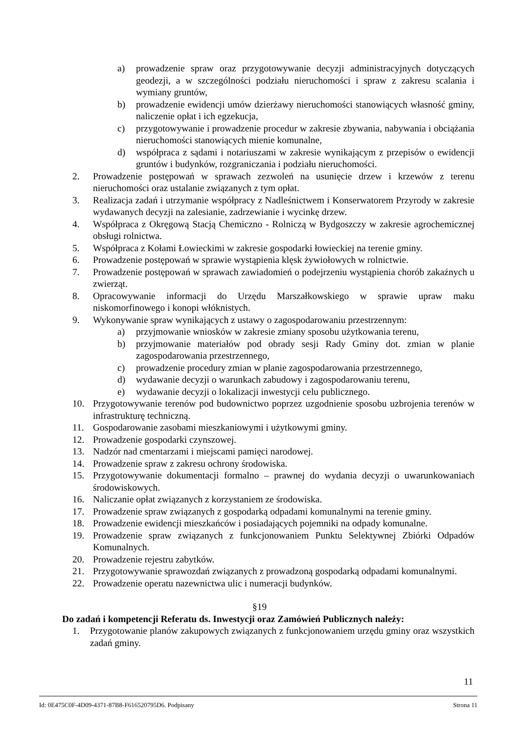a) prowadzenie spraw oraz przygotowywanie decyzji administracyjnych dotyczących geodezji, a w szczególności podziału nieruchomości i spraw z zakresu scalania i wymiany gruntów,
b) prowadzenie ewidencji umów dzierżawy nieruchomości stanowiących własność gminy, naliczenie opłat i ich egzekucja,
c) przygotowywanie i prowadzenie procedur w zakresie zbywania, nabywania i obciążania nieruchomości stanowiących mienie komunalne,
d) współpraca z sądami i notariuszami w zakresie wynikającym z przepisów o ewidencji gruntów i budynków, rozgraniczania i podziału nieruchomości.
2. Prowadzenie postępowań w sprawach zezwoleń na usunięcie drzew i krzewów z terenu nieruchomości oraz ustalanie związanych z tym opłat.
3. Realizacja zadań i utrzymanie współpracy z Nadleśnictwem i Konserwatorem Przyrody w zakresie wydawanych decyzji na zalesianie, zadrzewianie i wycinkę drzew.
4. Współpraca z Okręgową Stacją Chemiczno - Rolniczą w Bydgoszczy w zakresie agrochemicznej obsługi rolnictwa.
5. Współpraca z Kołami Łowieckimi w zakresie gospodarki łowieckiej na terenie gminy.
6. Prowadzenie postępowań w sprawie wystąpienia klęsk żywiołowych w rolnictwie.
7. Prowadzenie postępowań w sprawach zawiadomień o podejrzeniu wystąpienia chorób zakaźnych u zwierząt.
8. Opracowywanie informacji do Urzędu Marszałkowskiego w sprawie upraw maku niskomorfinowego i konopi włóknistych.
9. Wykonywanie spraw wynikających z ustawy o zagospodarowaniu przestrzennym:
a) przyjmowanie wniosków w zakresie zmiany sposobu użytkowania terenu,
b) przyjmowanie materiałów pod obrady sesji Rady Gminy dot. zmian w planie zagospodarowania przestrzennego,
c) prowadzenie procedury zmian w planie zagospodarowania przestrzennego,
d) wydawanie decyzji o warunkach zabudowy i zagospodarowaniu terenu,
e) wydawanie decyzji o lokalizacji inwestycji celu publicznego.
10. Przygotowywanie terenów pod budownictwo poprzez uzgodnienie sposobu uzbrojenia terenów w infrastrukturę techniczną.
11. Gospodarowanie zasobami mieszkaniowymi i użytkowymi gminy.
12. Prowadzenie gospodarki czynszowej.
13. Nadzór nad cmentarzami i miejscami pamięci narodowej.
14. Prowadzenie spraw z zakresu ochrony środowiska.
15. Przygotowywanie dokumentacji formalno – prawnej do wydania decyzji o uwarunkowaniach środowiskowych.
16. Naliczanie opłat związanych z korzystaniem ze środowiska.
17. Prowadzenie spraw związanych z gospodarką odpadami komunalnymi na terenie gminy.
18. Prowadzenie ewidencji mieszkańców i posiadających pojemniki na odpady komunalne.
19. Prowadzenie spraw związanych z funkcjonowaniem Punktu Selektywnej Zbiórki Odpadów Komunalnych.
20. Prowadzenie rejestru zabytków.
21. Przygotowywanie sprawozdań związanych z prowadzoną gospodarką odpadami komunalnymi.
22. Prowadzenie operatu nazewnictwa ulic i numeracji budynków.
§19
Do zadań i kompetencji Referatu ds. Inwestycji oraz Zamówień Publicznych należy:
1. Przygotowanie planów zakupowych związanych z funkcjonowaniem urzędu gminy oraz wszystkich zadań gminy.
11
Id: 0E475C0F-4D09-4371-87B8-F616520795D6. Podpisany Strona 11